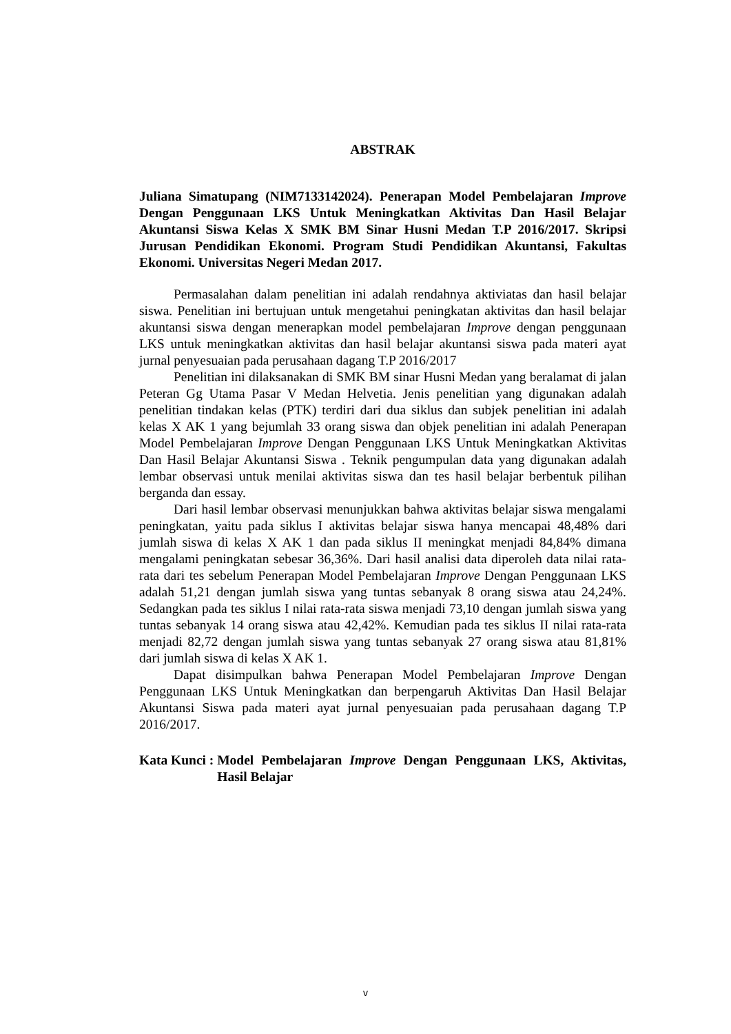ABSTRAK
Juliana Simatupang (NIM7133142024). Penerapan Model Pembelajaran Improve Dengan Penggunaan LKS Untuk Meningkatkan Aktivitas Dan Hasil Belajar Akuntansi Siswa Kelas X SMK BM Sinar Husni Medan T.P 2016/2017. Skripsi Jurusan Pendidikan Ekonomi. Program Studi Pendidikan Akuntansi, Fakultas Ekonomi. Universitas Negeri Medan 2017.
Permasalahan dalam penelitian ini adalah rendahnya aktiviatas dan hasil belajar siswa. Penelitian ini bertujuan untuk mengetahui peningkatan aktivitas dan hasil belajar akuntansi siswa dengan menerapkan model pembelajaran Improve dengan penggunaan LKS untuk meningkatkan aktivitas dan hasil belajar akuntansi siswa pada materi ayat jurnal penyesuaian pada perusahaan dagang T.P 2016/2017
Penelitian ini dilaksanakan di SMK BM sinar Husni Medan yang beralamat di jalan Peteran Gg Utama Pasar V Medan Helvetia. Jenis penelitian yang digunakan adalah penelitian tindakan kelas (PTK) terdiri dari dua siklus dan subjek penelitian ini adalah kelas X AK 1 yang bejumlah 33 orang siswa dan objek penelitian ini adalah Penerapan Model Pembelajaran Improve Dengan Penggunaan LKS Untuk Meningkatkan Aktivitas Dan Hasil Belajar Akuntansi Siswa . Teknik pengumpulan data yang digunakan adalah lembar observasi untuk menilai aktivitas siswa dan tes hasil belajar berbentuk pilihan berganda dan essay.
Dari hasil lembar observasi menunjukkan bahwa aktivitas belajar siswa mengalami peningkatan, yaitu pada siklus I aktivitas belajar siswa hanya mencapai 48,48% dari jumlah siswa di kelas X AK 1 dan pada siklus II meningkat menjadi 84,84% dimana mengalami peningkatan sebesar 36,36%. Dari hasil analisi data diperoleh data nilai rata-rata dari tes sebelum Penerapan Model Pembelajaran Improve Dengan Penggunaan LKS adalah 51,21 dengan jumlah siswa yang tuntas sebanyak 8 orang siswa atau 24,24%. Sedangkan pada tes siklus I nilai rata-rata siswa menjadi 73,10 dengan jumlah siswa yang tuntas sebanyak 14 orang siswa atau 42,42%. Kemudian pada tes siklus II nilai rata-rata menjadi 82,72 dengan jumlah siswa yang tuntas sebanyak 27 orang siswa atau 81,81% dari jumlah siswa di kelas X AK 1.
Dapat disimpulkan bahwa Penerapan Model Pembelajaran Improve Dengan Penggunaan LKS Untuk Meningkatkan dan berpengaruh Aktivitas Dan Hasil Belajar Akuntansi Siswa pada materi ayat jurnal penyesuaian pada perusahaan dagang T.P 2016/2017.
Kata Kunci : Model Pembelajaran Improve Dengan Penggunaan LKS, Aktivitas, Hasil Belajar
v